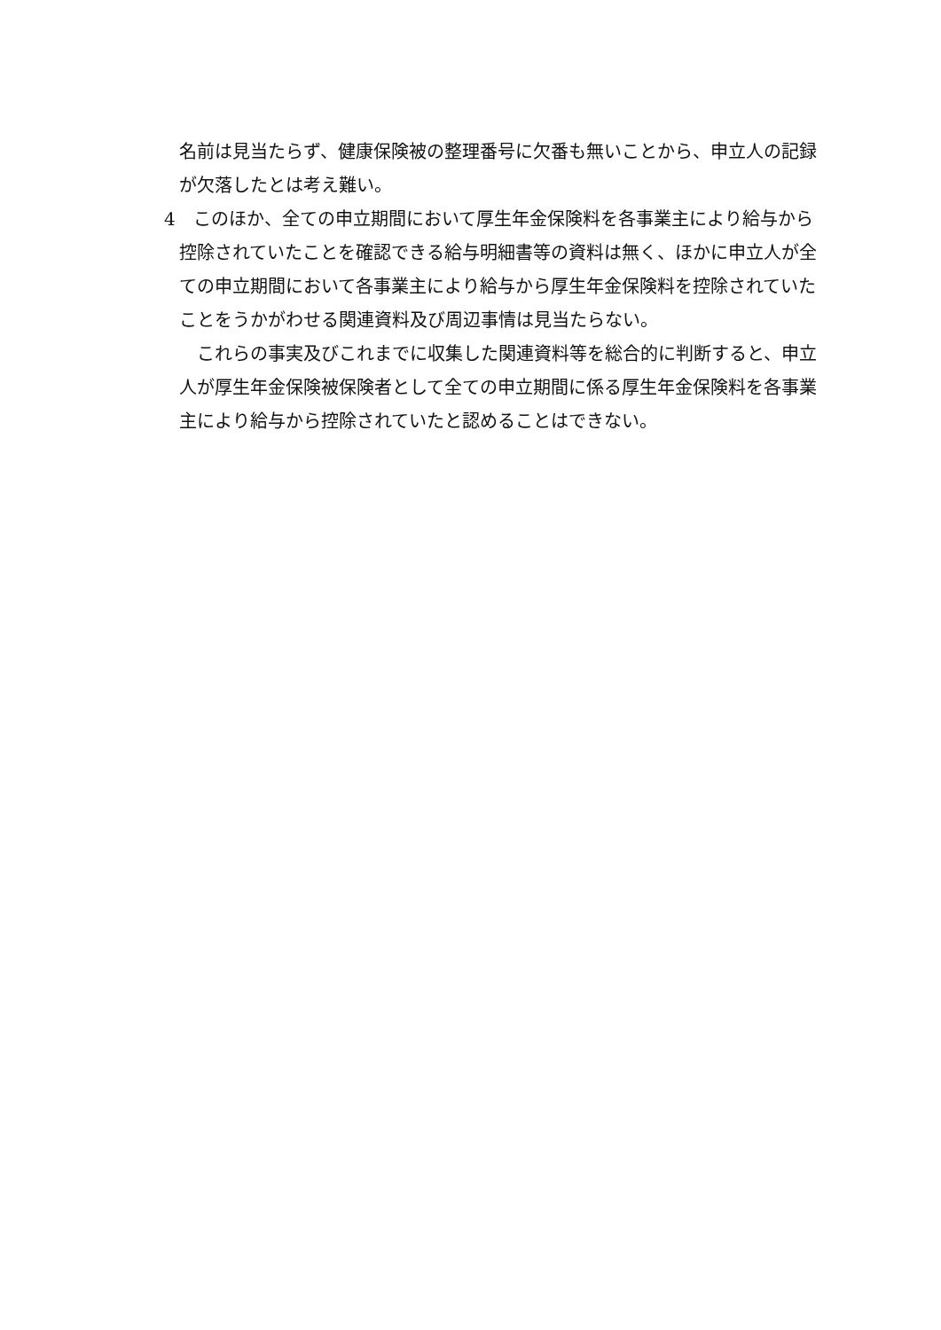名前は見当たらず、健康保険被の整理番号に欠番も無いことから、申立人の記録が欠落したとは考え難い。
4　このほか、全ての申立期間において厚生年金保険料を各事業主により給与から控除されていたことを確認できる給与明細書等の資料は無く、ほかに申立人が全ての申立期間において各事業主により給与から厚生年金保険料を控除されていたことをうかがわせる関連資料及び周辺事情は見当たらない。
　これらの事実及びこれまでに収集した関連資料等を総合的に判断すると、申立人が厚生年金保険被保険者として全ての申立期間に係る厚生年金保険料を各事業主により給与から控除されていたと認めることはできない。